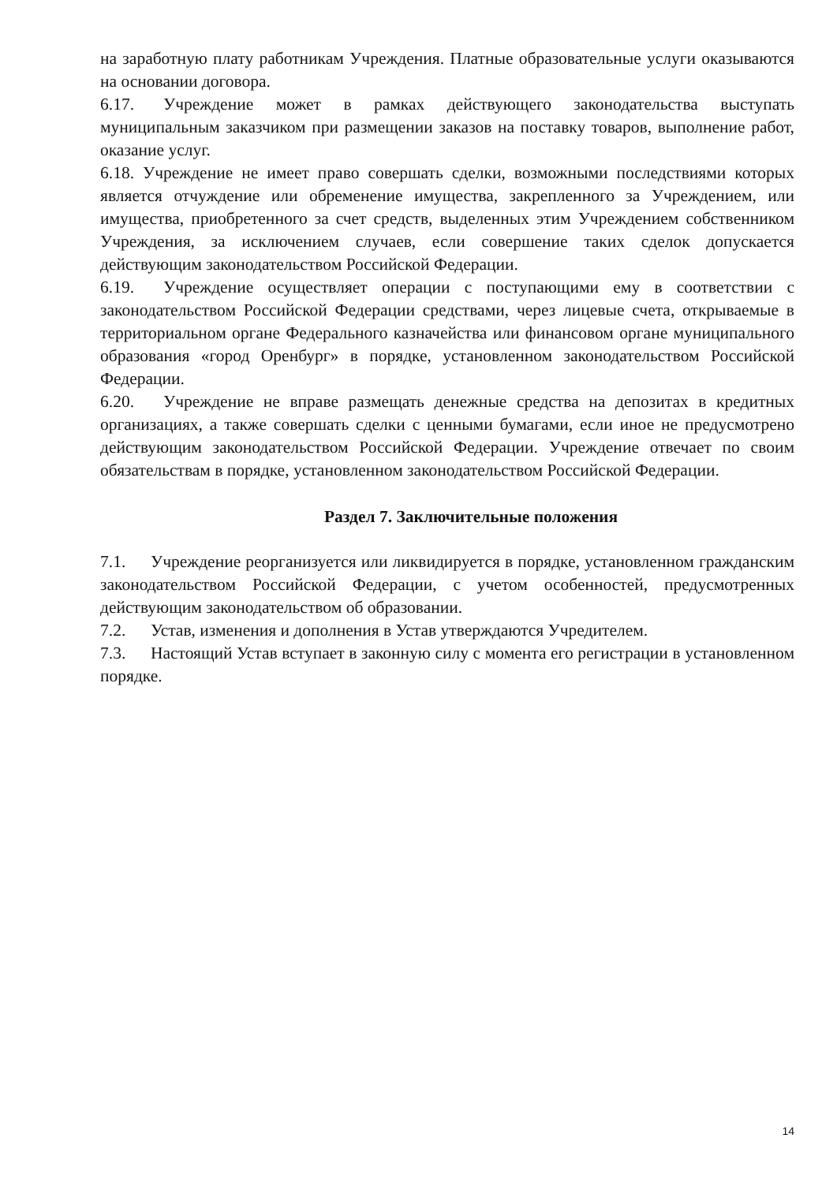на заработную плату работникам Учреждения. Платные образовательные услуги оказываются на основании договора.
6.17. Учреждение может в рамках действующего законодательства выступать муниципальным заказчиком при размещении заказов на поставку товаров, выполнение работ, оказание услуг.
6.18. Учреждение не имеет право совершать сделки, возможными последствиями которых является отчуждение или обременение имущества, закрепленного за Учреждением, или имущества, приобретенного за счет средств, выделенных этим Учреждением собственником Учреждения, за исключением случаев, если совершение таких сделок допускается действующим законодательством Российской Федерации.
6.19. Учреждение осуществляет операции с поступающими ему в соответствии с законодательством Российской Федерации средствами, через лицевые счета, открываемые в территориальном органе Федерального казначейства или финансовом органе муниципального образования «город Оренбург» в порядке, установленном законодательством Российской Федерации.
6.20. Учреждение не вправе размещать денежные средства на депозитах в кредитных организациях, а также совершать сделки с ценными бумагами, если иное не предусмотрено действующим законодательством Российской Федерации. Учреждение отвечает по своим обязательствам в порядке, установленном законодательством Российской Федерации.
Раздел 7. Заключительные положения
7.1. Учреждение реорганизуется или ликвидируется в порядке, установленном гражданским законодательством Российской Федерации, с учетом особенностей, предусмотренных действующим законодательством об образовании.
7.2. Устав, изменения и дополнения в Устав утверждаются Учредителем.
7.3. Настоящий Устав вступает в законную силу с момента его регистрации в установленном порядке.
14